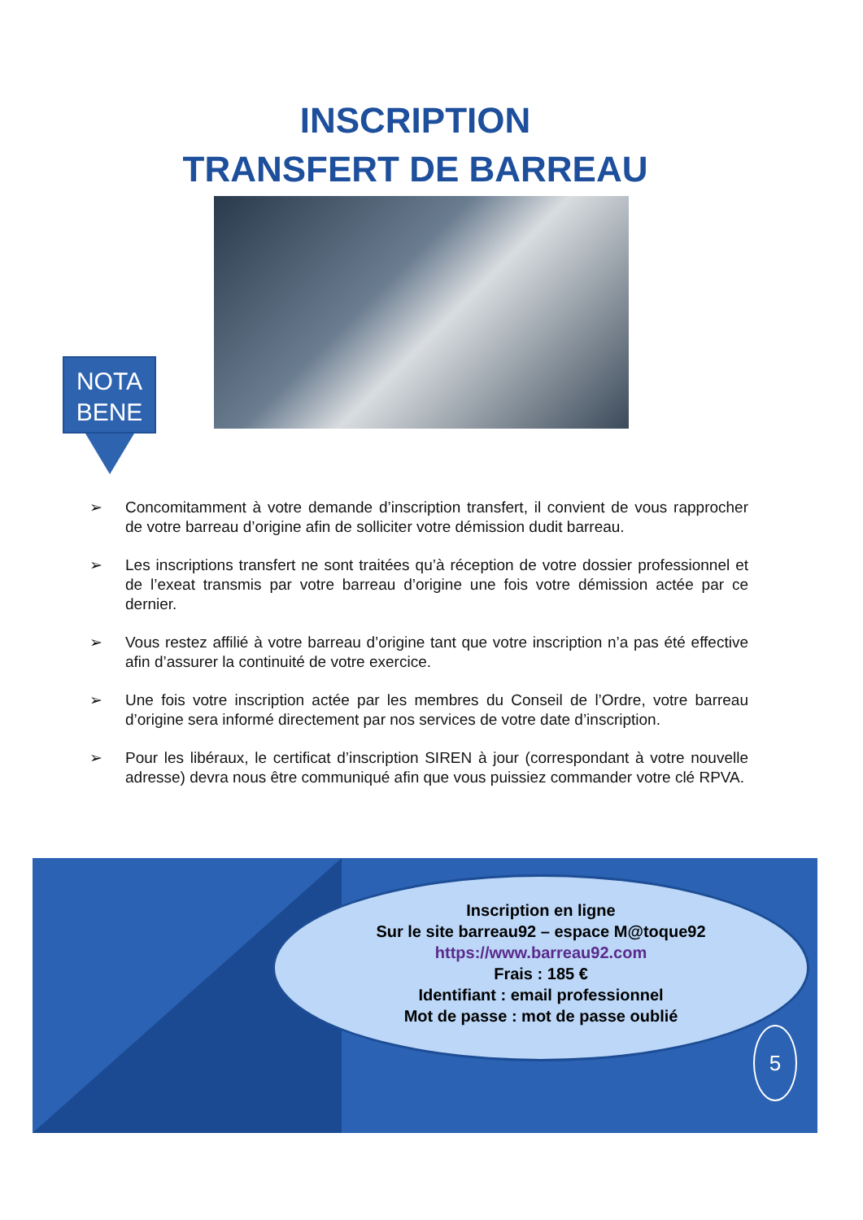INSCRIPTION
TRANSFERT DE BARREAU
NOTA
BENE
➢ Concomitamment à votre demande d’inscription transfert, il convient de vous rapprocher de votre barreau d’origine afin de solliciter votre démission dudit barreau.
➢ Les inscriptions transfert ne sont traitées qu’à réception de votre dossier professionnel et de l’exeat transmis par votre barreau d’origine une fois votre démission actée par ce dernier.
➢ Vous restez affilié à votre barreau d’origine tant que votre inscription n’a pas été effective afin d’assurer la continuité de votre exercice.
➢ Une fois votre inscription actée par les membres du Conseil de l’Ordre, votre barreau d’origine sera informé directement par nos services de votre date d’inscription.
➢ Pour les libéraux, le certificat d’inscription SIREN à jour (correspondant à votre nouvelle adresse) devra nous être communiqué afin que vous puissiez commander votre clé RPVA.
Inscription en ligne
Sur le site barreau92 – espace M@toque92
https://www.barreau92.com
Frais : 185 €
Identifiant : email professionnel
Mot de passe : mot de passe oublié
5